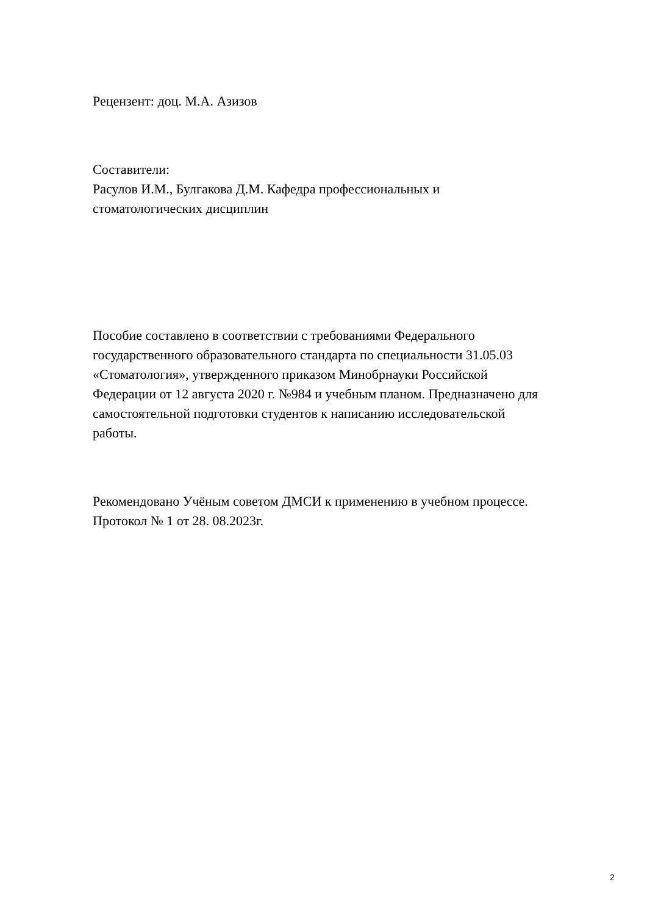Рецензент: доц. М.А. Азизов
Составители:
Расулов И.М., Булгакова Д.М. Кафедра профессиональных и
стоматологических дисциплин
Пособие составлено в соответствии с требованиями Федерального
государственного образовательного стандарта по специальности 31.05.03
«Стоматология», утвержденного приказом Минобрнауки Российской
Федерации от 12 августа 2020 г. №984 и учебным планом. Предназначено для
самостоятельной подготовки студентов к написанию исследовательской
работы.
Рекомендовано Учёным советом ДМСИ к применению в учебном процессе.
Протокол № 1 от 28. 08.2023г.
2